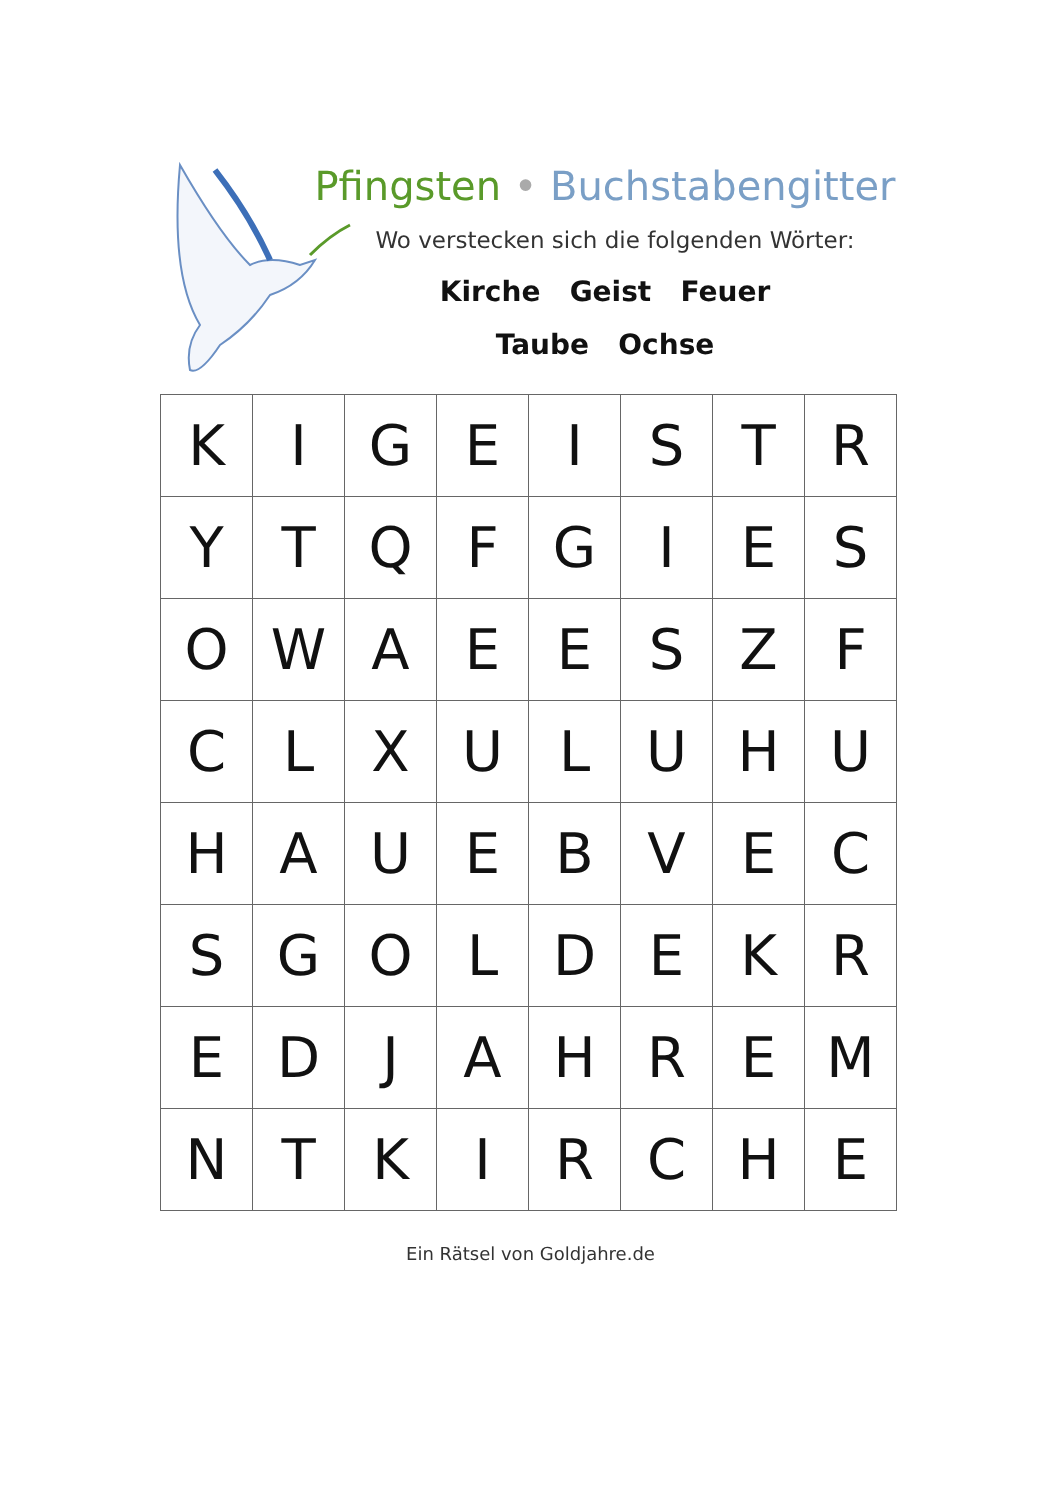Pfingsten • Buchstabengitter
Wo verstecken sich die folgenden Wörter:
Kirche Geist Feuer
Taube Ochse
| K | I | G | E | I | S | T | R |
| Y | T | Q | F | G | I | E | S |
| O | W | A | E | E | S | Z | F |
| C | L | X | U | L | U | H | U |
| H | A | U | E | B | V | E | C |
| S | G | O | L | D | E | K | R |
| E | D | J | A | H | R | E | M |
| N | T | K | I | R | C | H | E |
Ein Rätsel von Goldjahre.de